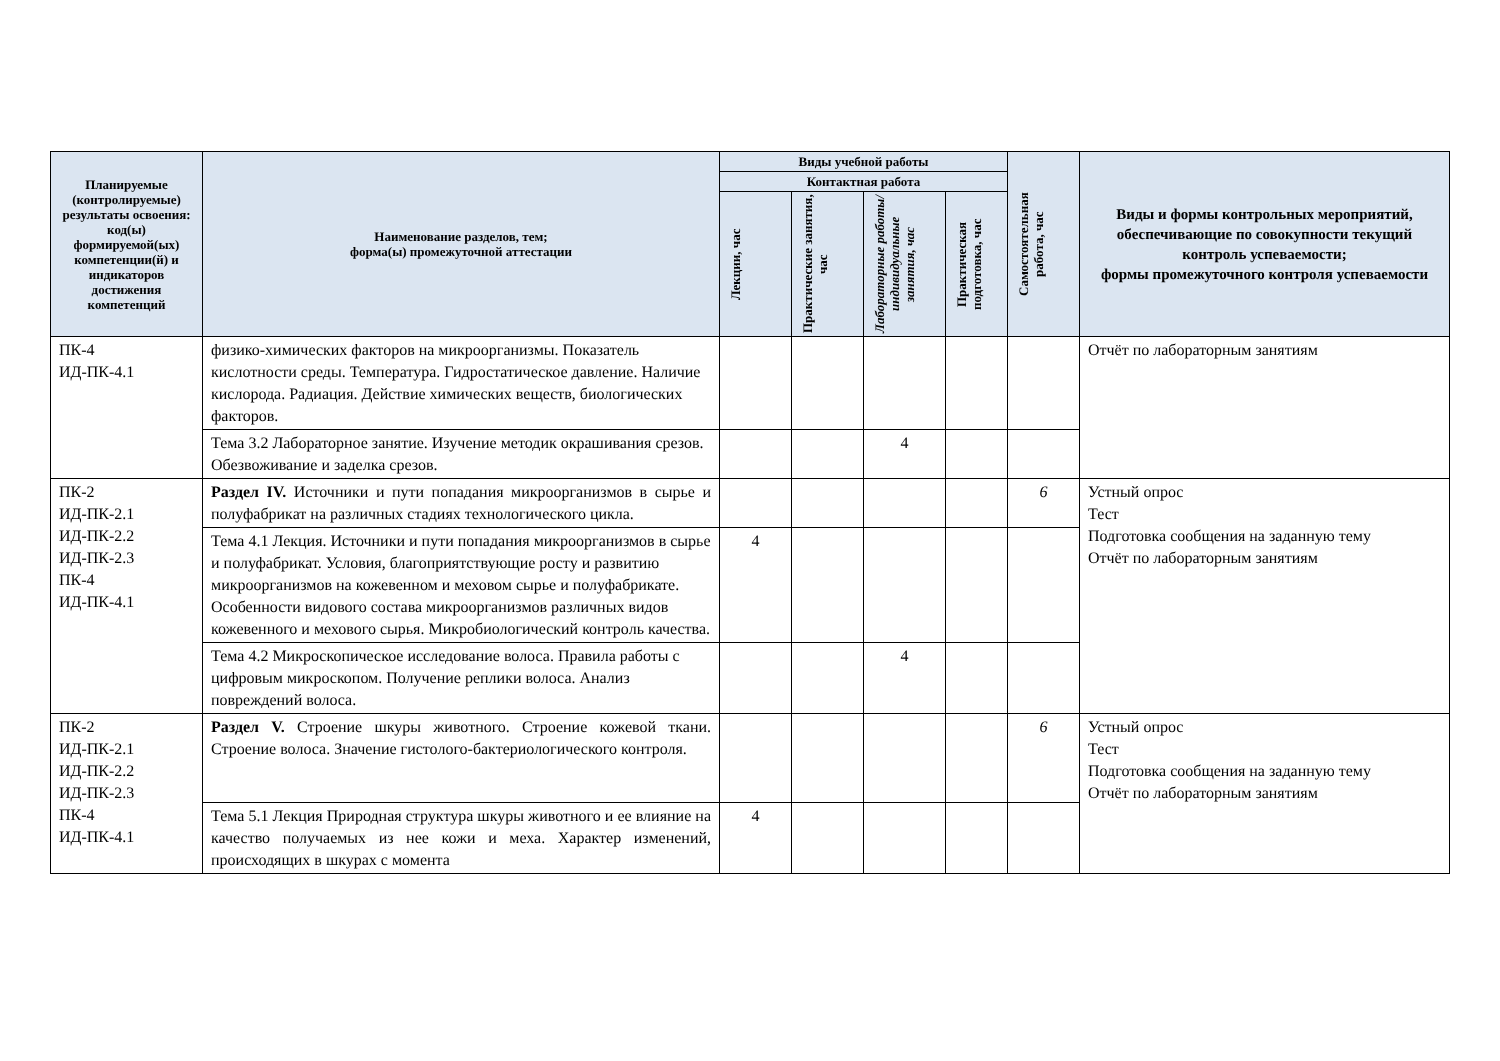| Планируемые (контролируемые) результаты освоения: код(ы) формируемой(ых) компетенции(й) и индикаторов достижения компетенций | Наименование разделов, тем; форма(ы) промежуточной аттестации | Виды учебной работы | | | | Самостоятельная работа, час | Виды и формы контрольных мероприятий, обеспечивающие по совокупности текущий контроль успеваемости; формы промежуточного контроля успеваемости |
| --- | --- | --- | --- | --- | --- | --- | --- |
| | | Контактная работа | | | | | |
| | | Лекции, час | Практические занятия, час | Лабораторные работы/индивидуальные занятия, час | Практическая подготовка, час | | |
| ПК-4 ИД-ПК-4.1 | физико-химических факторов на микроорганизмы. Показатель кислотности среды. Температура. Гидростатическое давление. Наличие кислорода. Радиация. Действие химических веществ, биологических факторов. | | | | | | Отчёт по лабораторным занятиям |
| | Тема 3.2 Лабораторное занятие. Изучение методик окрашивания срезов. Обезвоживание и заделка срезов. | | | 4 | | | |
| ПК-2 ИД-ПК-2.1 ИД-ПК-2.2 ИД-ПК-2.3 ПК-4 ИД-ПК-4.1 | Раздел IV. Источники и пути попадания микроорганизмов в сырье и полуфабрикат на различных стадиях технологического цикла. | | | | | 6 | Устный опрос Тест Подготовка сообщения на заданную тему Отчёт по лабораторным занятиям |
| | Тема 4.1 Лекция. Источники и пути попадания микроорганизмов в сырье и полуфабрикат. Условия, благоприятствующие росту и развитию микроорганизмов на кожевенном и меховом сырье и полуфабрикате. Особенности видового состава микроорганизмов различных видов кожевенного и мехового сырья. Микробиологический контроль качества. | 4 | | | | | |
| | Тема 4.2 Микроскопическое исследование волоса. Правила работы с цифровым микроскопом. Получение реплики волоса. Анализ повреждений волоса. | | | 4 | | | |
| ПК-2 ИД-ПК-2.1 ИД-ПК-2.2 ИД-ПК-2.3 ПК-4 ИД-ПК-4.1 | Раздел V. Строение шкуры животного. Строение кожевой ткани. Строение волоса. Значение гистолого-бактериологического контроля. | | | | | 6 | Устный опрос Тест Подготовка сообщения на заданную тему Отчёт по лабораторным занятиям |
| | Тема 5.1 Лекция Природная структура шкуры животного и ее влияние на качество получаемых из нее кожи и меха. Характер изменений, происходящих в шкурах с момента | 4 | | | | | |